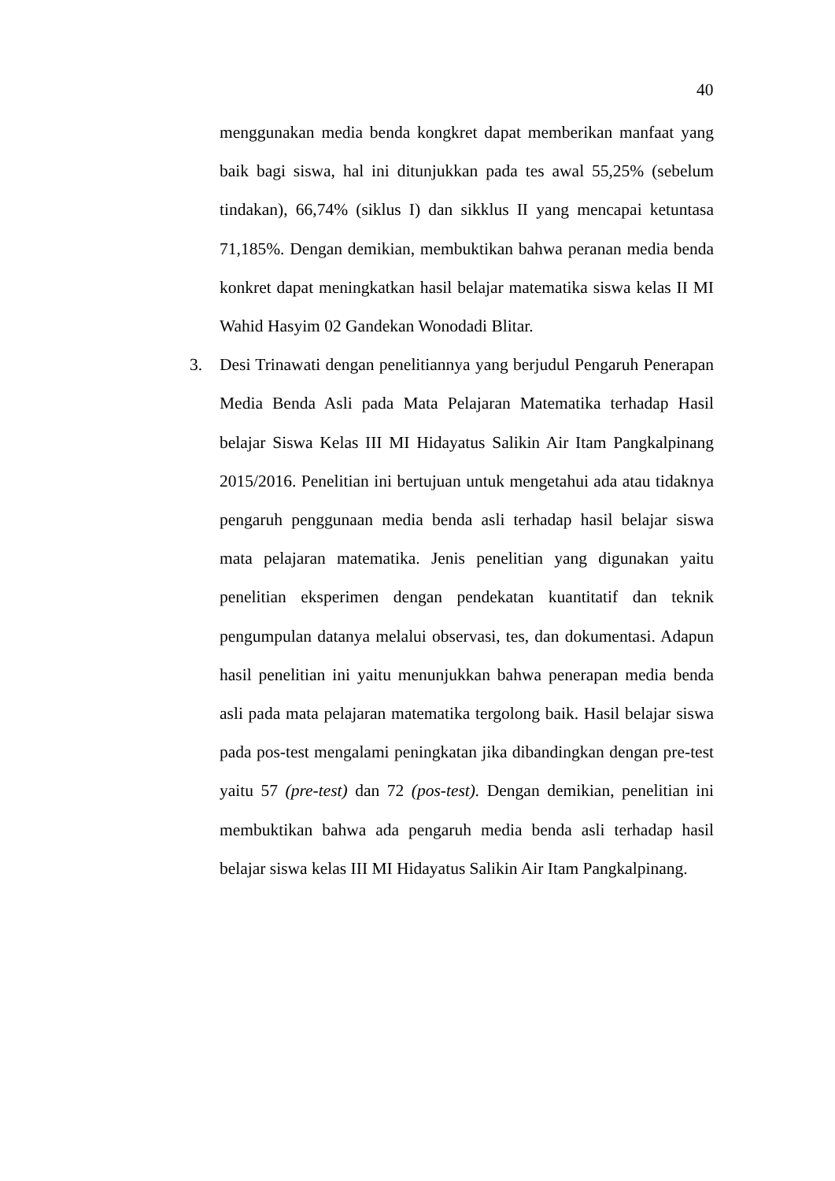40
menggunakan media benda kongkret dapat memberikan manfaat yang baik bagi siswa, hal ini ditunjukkan pada tes awal 55,25% (sebelum tindakan), 66,74% (siklus I) dan sikklus II yang mencapai ketuntasa 71,185%. Dengan demikian, membuktikan bahwa peranan media benda konkret dapat meningkatkan hasil belajar matematika siswa kelas II MI Wahid Hasyim 02 Gandekan Wonodadi Blitar.
3. Desi Trinawati dengan penelitiannya yang berjudul Pengaruh Penerapan Media Benda Asli pada Mata Pelajaran Matematika terhadap Hasil belajar Siswa Kelas III MI Hidayatus Salikin Air Itam Pangkalpinang 2015/2016. Penelitian ini bertujuan untuk mengetahui ada atau tidaknya pengaruh penggunaan media benda asli terhadap hasil belajar siswa mata pelajaran matematika. Jenis penelitian yang digunakan yaitu penelitian eksperimen dengan pendekatan kuantitatif dan teknik pengumpulan datanya melalui observasi, tes, dan dokumentasi. Adapun hasil penelitian ini yaitu menunjukkan bahwa penerapan media benda asli pada mata pelajaran matematika tergolong baik. Hasil belajar siswa pada pos-test mengalami peningkatan jika dibandingkan dengan pre-test yaitu 57 (pre-test) dan 72 (pos-test). Dengan demikian, penelitian ini membuktikan bahwa ada pengaruh media benda asli terhadap hasil belajar siswa kelas III MI Hidayatus Salikin Air Itam Pangkalpinang.